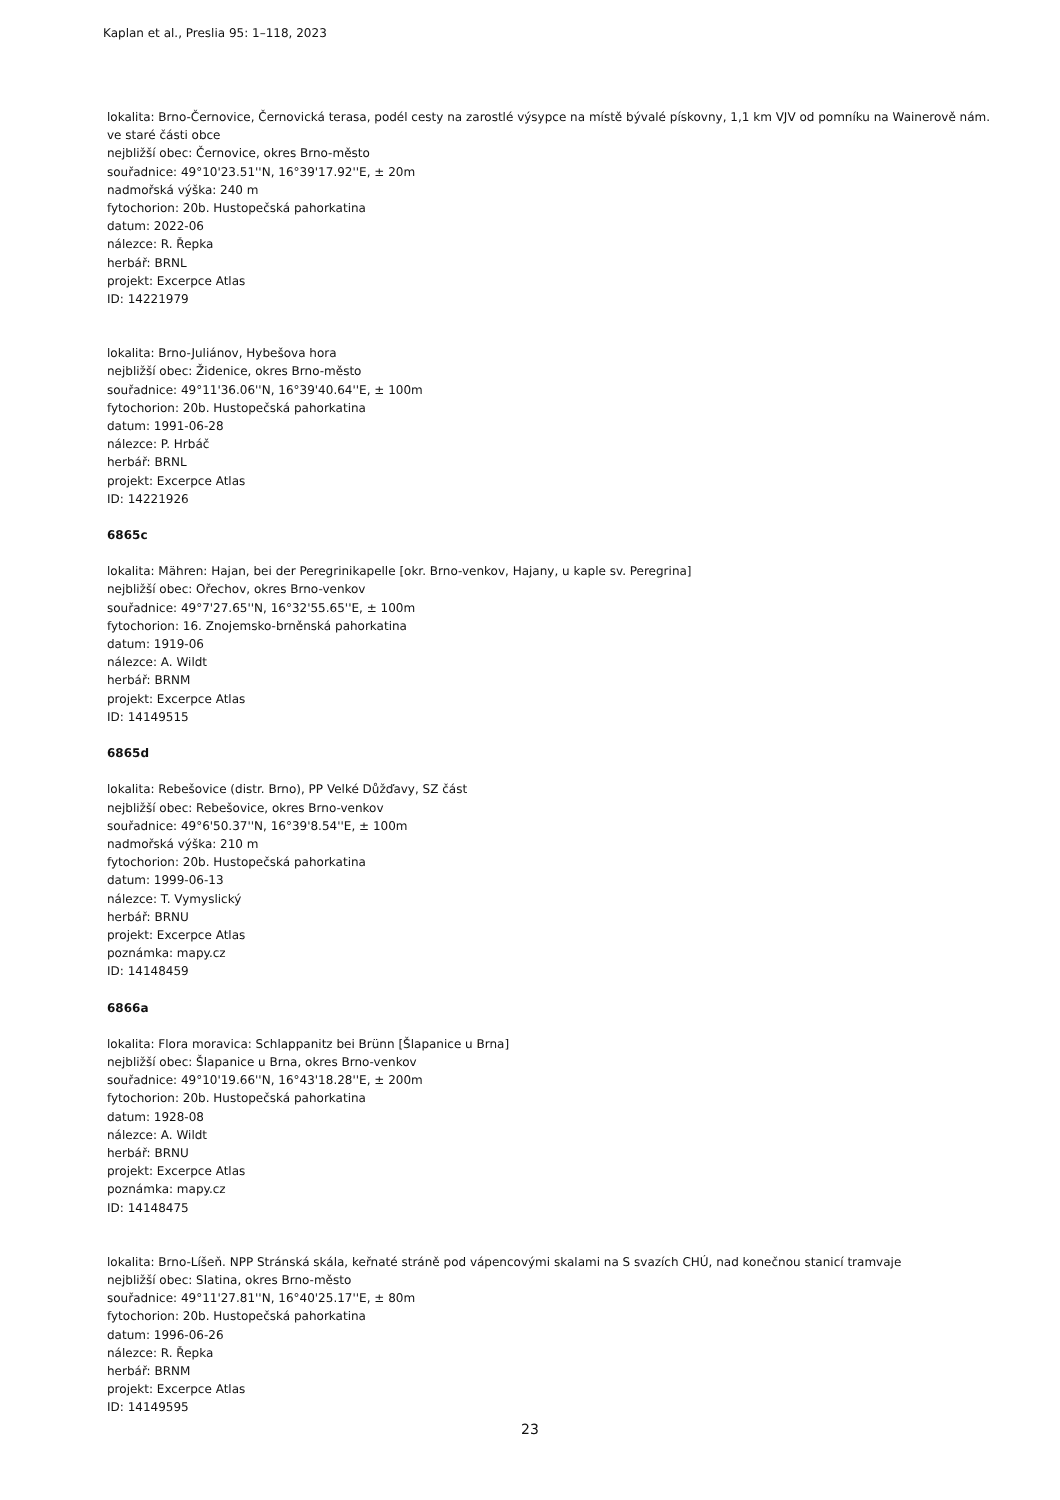Kaplan et al., Preslia 95: 1–118, 2023
lokalita: Brno-Černovice, Černovická terasa, podél cesty na zarostlé výsypce na místě bývalé pískovny, 1,1 km VJV od pomníku na Wainerově nám. ve staré části obce
nejbližší obec: Černovice, okres Brno-město
souřadnice: 49°10'23.51''N, 16°39'17.92''E, ± 20m
nadmořská výška: 240 m
fytochorion: 20b. Hustopečská pahorkatina
datum: 2022-06
nálezce: R. Řepka
herbář: BRNL
projekt: Excerpce Atlas
ID: 14221979
lokalita: Brno-Juliánov, Hybešova hora
nejbližší obec: Židenice, okres Brno-město
souřadnice: 49°11'36.06''N, 16°39'40.64''E, ± 100m
fytochorion: 20b. Hustopečská pahorkatina
datum: 1991-06-28
nálezce: P. Hrbáč
herbář: BRNL
projekt: Excerpce Atlas
ID: 14221926
6865c
lokalita: Mähren: Hajan, bei der Peregrinikapelle [okr. Brno-venkov, Hajany, u kaple sv. Peregrina]
nejbližší obec: Ořechov, okres Brno-venkov
souřadnice: 49°7'27.65''N, 16°32'55.65''E, ± 100m
fytochorion: 16. Znojemsko-brněnská pahorkatina
datum: 1919-06
nálezce: A. Wildt
herbář: BRNM
projekt: Excerpce Atlas
ID: 14149515
6865d
lokalita: Rebešovice (distr. Brno), PP Velké Důžďavy, SZ část
nejbližší obec: Rebešovice, okres Brno-venkov
souřadnice: 49°6'50.37''N, 16°39'8.54''E, ± 100m
nadmořská výška: 210 m
fytochorion: 20b. Hustopečská pahorkatina
datum: 1999-06-13
nálezce: T. Vymyslický
herbář: BRNU
projekt: Excerpce Atlas
poznámka: mapy.cz
ID: 14148459
6866a
lokalita: Flora moravica: Schlappanitz bei Brünn [Šlapanice u Brna]
nejbližší obec: Šlapanice u Brna, okres Brno-venkov
souřadnice: 49°10'19.66''N, 16°43'18.28''E, ± 200m
fytochorion: 20b. Hustopečská pahorkatina
datum: 1928-08
nálezce: A. Wildt
herbář: BRNU
projekt: Excerpce Atlas
poznámka: mapy.cz
ID: 14148475
lokalita: Brno-Líšeň. NPP Stránská skála, keřnaté stráně pod vápencovými skalami na S svazích CHÚ, nad konečnou stanicí tramvaje
nejbližší obec: Slatina, okres Brno-město
souřadnice: 49°11'27.81''N, 16°40'25.17''E, ± 80m
fytochorion: 20b. Hustopečská pahorkatina
datum: 1996-06-26
nálezce: R. Řepka
herbář: BRNM
projekt: Excerpce Atlas
ID: 14149595
23